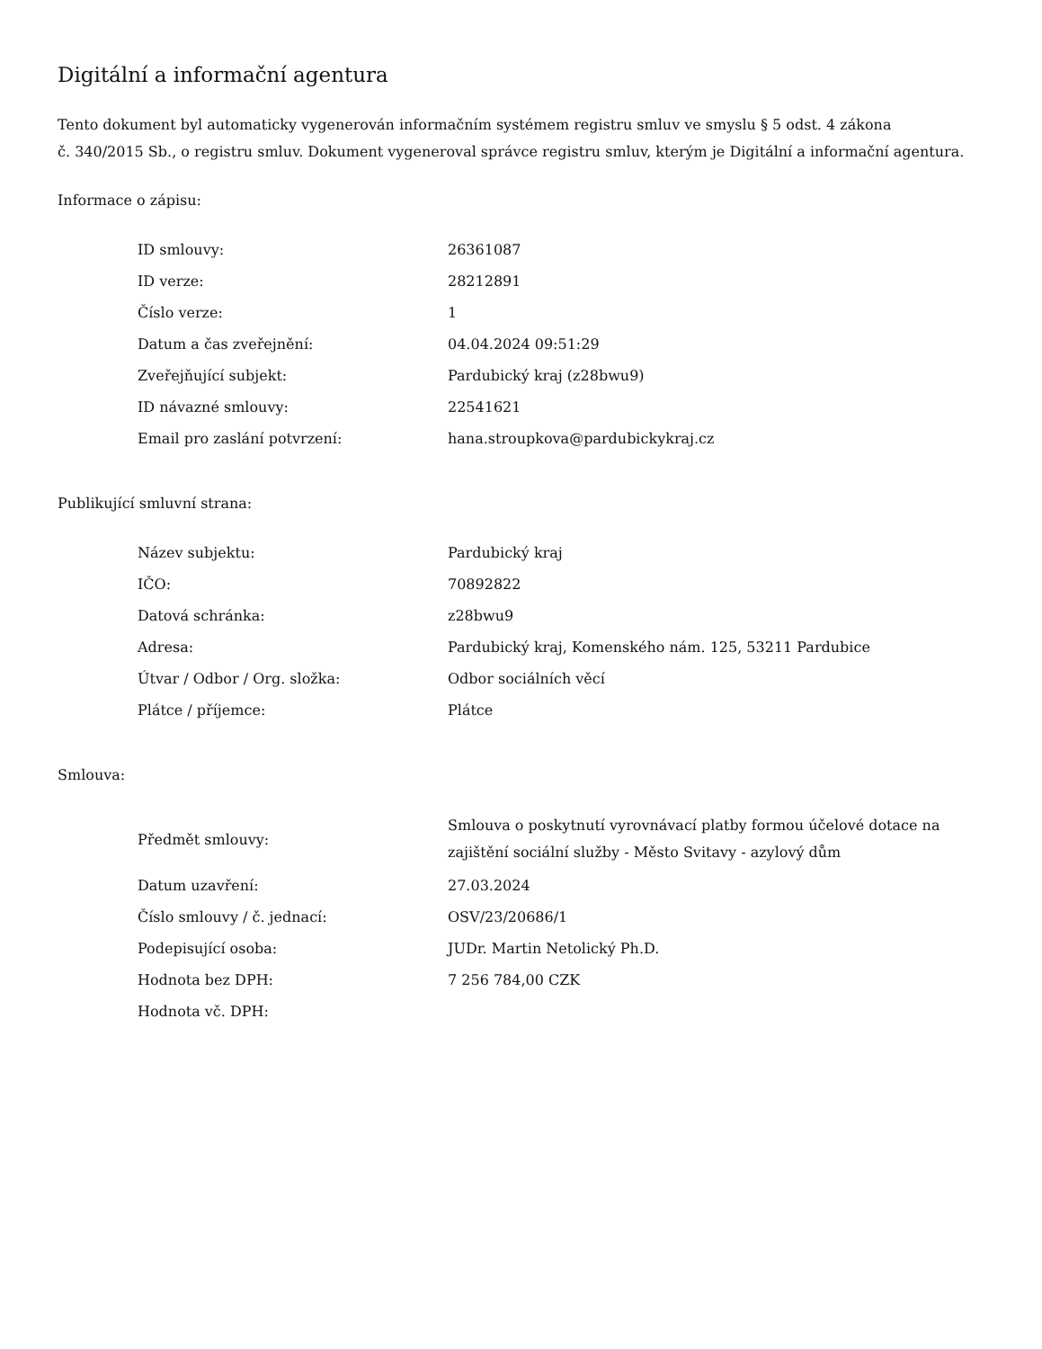Digitální a informační agentura
Tento dokument byl automaticky vygenerován informačním systémem registru smluv ve smyslu § 5 odst. 4 zákona
č. 340/2015 Sb., o registru smluv. Dokument vygeneroval správce registru smluv, kterým je Digitální a informační agentura.
Informace o zápisu:
| ID smlouvy: | 26361087 |
| ID verze: | 28212891 |
| Číslo verze: | 1 |
| Datum a čas zveřejnění: | 04.04.2024 09:51:29 |
| Zveřejňující subjekt: | Pardubický kraj (z28bwu9) |
| ID návazné smlouvy: | 22541621 |
| Email pro zaslání potvrzení: | hana.stroupkova@pardubickykraj.cz |
Publikující smluvní strana:
| Název subjektu: | Pardubický kraj |
| IČO: | 70892822 |
| Datová schránka: | z28bwu9 |
| Adresa: | Pardubický kraj, Komenského nám. 125, 53211 Pardubice |
| Útvar / Odbor / Org. složka: | Odbor sociálních věcí |
| Plátce / příjemce: | Plátce |
Smlouva:
| Předmět smlouvy: | Smlouva o poskytnutí vyrovnávací platby formou účelové dotace na zajištění sociální služby - Město Svitavy - azylový dům |
| Datum uzavření: | 27.03.2024 |
| Číslo smlouvy / č. jednací: | OSV/23/20686/1 |
| Podepisující osoba: | JUDr. Martin Netolický Ph.D. |
| Hodnota bez DPH: | 7 256 784,00 CZK |
| Hodnota vč. DPH: | |